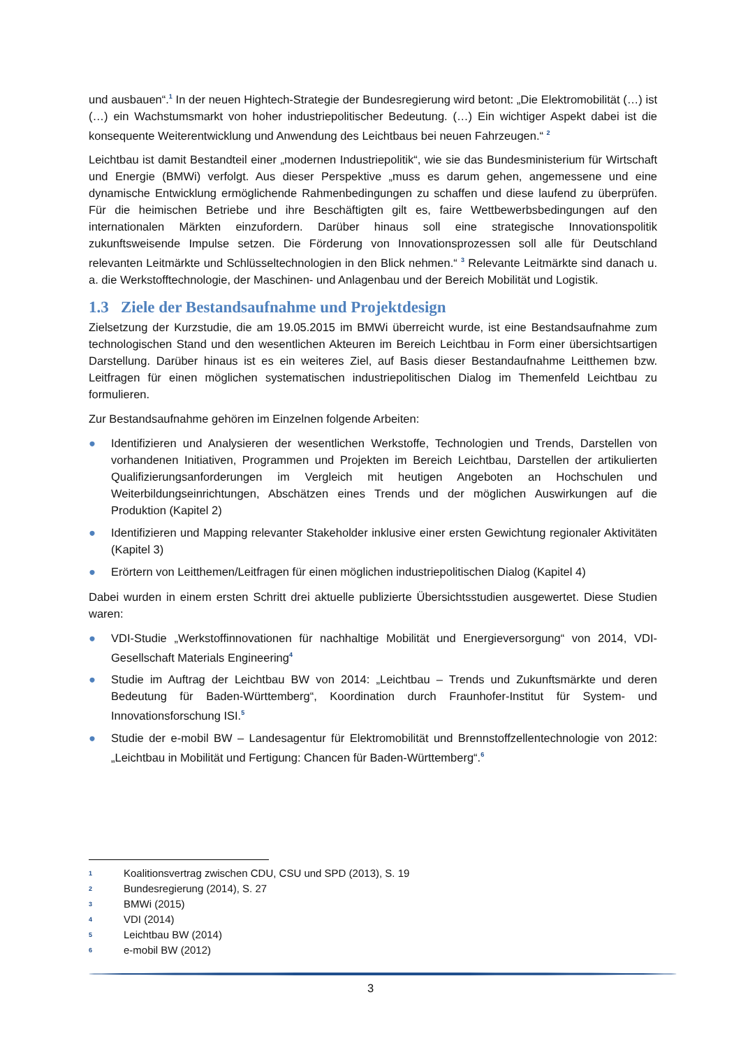und ausbauen“.<sup>1</sup> In der neuen Hightech-Strategie der Bundesregierung wird betont: „Die Elektromobilität (…) ist (…) ein Wachstumsmarkt von hoher industriepolitischer Bedeutung. (…) Ein wichtiger Aspekt dabei ist die konsequente Weiterentwicklung und Anwendung des Leichtbaus bei neuen Fahrzeugen.“ <sup>2</sup>
Leichtbau ist damit Bestandteil einer „modernen Industriepolitik“, wie sie das Bundesministerium für Wirtschaft und Energie (BMWi) verfolgt. Aus dieser Perspektive „muss es darum gehen, angemessene und eine dynamische Entwicklung ermöglichende Rahmenbedingungen zu schaffen und diese laufend zu überprüfen. Für die heimischen Betriebe und ihre Beschäftigten gilt es, faire Wettbewerbsbedingungen auf den internationalen Märkten einzufordern. Darüber hinaus soll eine strategische Innovationspolitik zukunftsweisende Impulse setzen. Die Förderung von Innovationsprozessen soll alle für Deutschland relevanten Leitmärkte und Schlüsseltechnologien in den Blick nehmen.“ <sup>3</sup> Relevante Leitmärkte sind danach u. a. die Werkstofftechnologie, der Maschinen- und Anlagenbau und der Bereich Mobilität und Logistik.
1.3 Ziele der Bestandsaufnahme und Projektdesign
Zielsetzung der Kurzstudie, die am 19.05.2015 im BMWi überreicht wurde, ist eine Bestandsaufnahme zum technologischen Stand und den wesentlichen Akteuren im Bereich Leichtbau in Form einer übersichtsartigen Darstellung. Darüber hinaus ist es ein weiteres Ziel, auf Basis dieser Bestandaufnahme Leitthemen bzw. Leitfragen für einen möglichen systematischen industriepolitischen Dialog im Themenfeld Leichtbau zu formulieren.
Zur Bestandsaufnahme gehören im Einzelnen folgende Arbeiten:
● Identifizieren und Analysieren der wesentlichen Werkstoffe, Technologien und Trends, Darstellen von vorhandenen Initiativen, Programmen und Projekten im Bereich Leichtbau, Darstellen der artikulierten Qualifizierungsanforderungen im Vergleich mit heutigen Angeboten an Hochschulen und Weiterbildungseinrichtungen, Abschätzen eines Trends und der möglichen Auswirkungen auf die Produktion (Kapitel 2)
● Identifizieren und Mapping relevanter Stakeholder inklusive einer ersten Gewichtung regionaler Aktivitäten (Kapitel 3)
● Erörtern von Leitthemen/Leitfragen für einen möglichen industriepolitischen Dialog (Kapitel 4)
Dabei wurden in einem ersten Schritt drei aktuelle publizierte Übersichtsstudien ausgewertet. Diese Studien waren:
● VDI-Studie „Werkstoffinnovationen für nachhaltige Mobilität und Energieversorgung“ von 2014, VDI-Gesellschaft Materials Engineering<sup>4</sup>
● Studie im Auftrag der Leichtbau BW von 2014: „Leichtbau – Trends und Zukunftsmärkte und deren Bedeutung für Baden-Württemberg“, Koordination durch Fraunhofer-Institut für System- und Innovationsforschung ISI.<sup>5</sup>
● Studie der e-mobil BW – Landesagentur für Elektromobilität und Brennstoffzellentechnologie von 2012: „Leichtbau in Mobilität und Fertigung: Chancen für Baden-Württemberg“.<sup>6</sup>
<sup>1</sup> Koalitionsvertrag zwischen CDU, CSU und SPD (2013), S. 19
<sup>2</sup> Bundesregierung (2014), S. 27
<sup>3</sup> BMWi (2015)
<sup>4</sup> VDI (2014)
<sup>5</sup> Leichtbau BW (2014)
<sup>6</sup> e-mobil BW (2012)
3